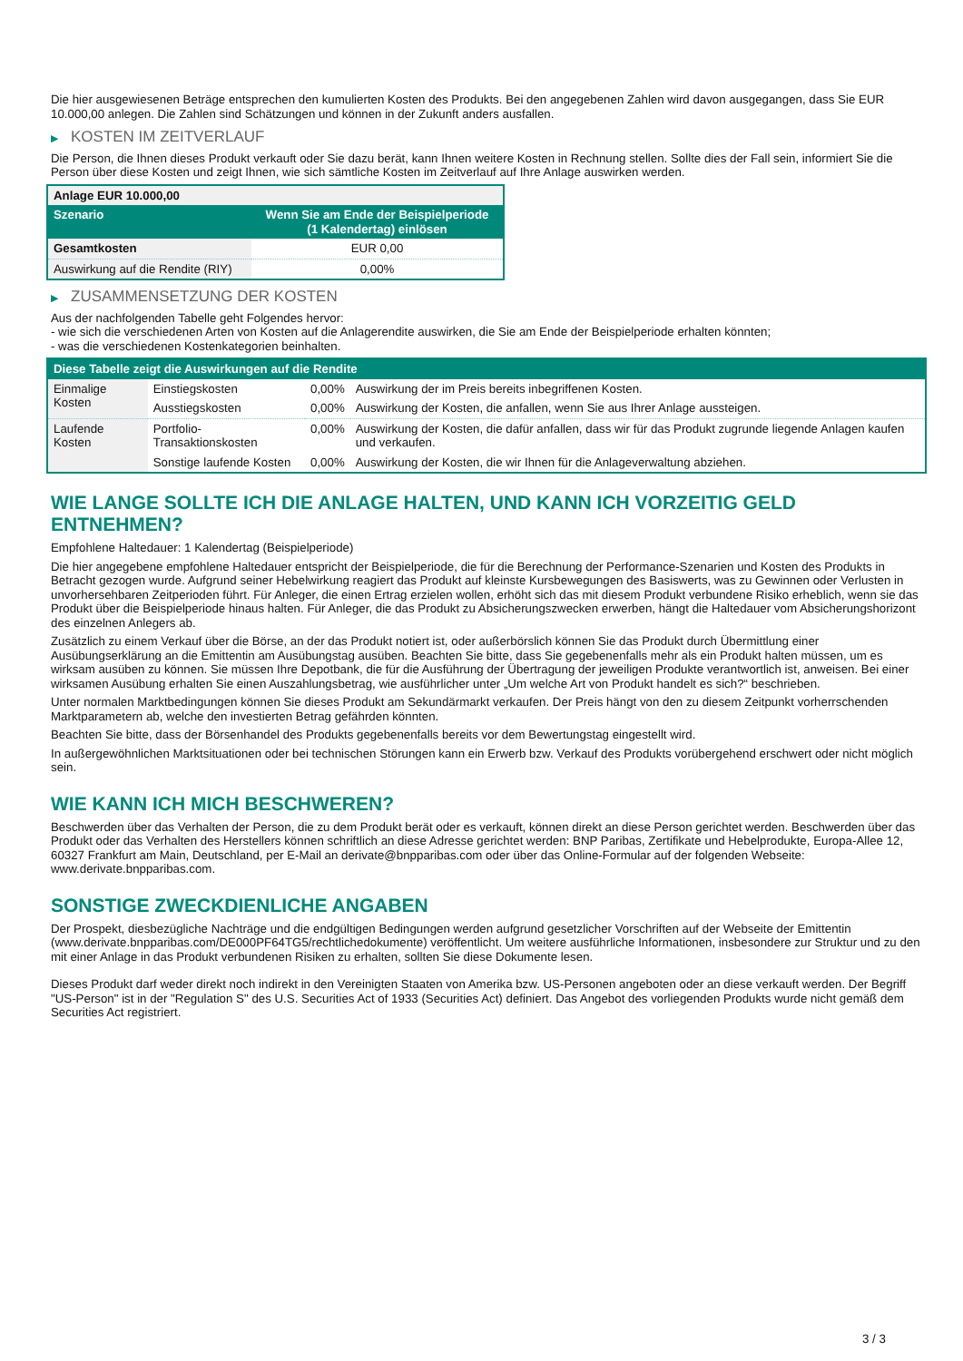Die hier ausgewiesenen Beträge entsprechen den kumulierten Kosten des Produkts. Bei den angegebenen Zahlen wird davon ausgegangen, dass Sie EUR 10.000,00 anlegen. Die Zahlen sind Schätzungen und können in der Zukunft anders ausfallen.
▶ KOSTEN IM ZEITVERLAUF
Die Person, die Ihnen dieses Produkt verkauft oder Sie dazu berät, kann Ihnen weitere Kosten in Rechnung stellen. Sollte dies der Fall sein, informiert Sie die Person über diese Kosten und zeigt Ihnen, wie sich sämtliche Kosten im Zeitverlauf auf Ihre Anlage auswirken werden.
| Anlage EUR 10.000,00 | |
| --- | --- |
| Szenario | Wenn Sie am Ende der Beispielperiode (1 Kalendertag) einlösen |
| Gesamtkosten | EUR 0,00 |
| Auswirkung auf die Rendite (RIY) | 0,00% |
▶ ZUSAMMENSETZUNG DER KOSTEN
Aus der nachfolgenden Tabelle geht Folgendes hervor:
- wie sich die verschiedenen Arten von Kosten auf die Anlagerendite auswirken, die Sie am Ende der Beispielperiode erhalten könnten;
- was die verschiedenen Kostenkategorien beinhalten.
| Diese Tabelle zeigt die Auswirkungen auf die Rendite | | | |
| --- | --- | --- | --- |
| Einmalige Kosten | Einstiegskosten | 0,00% | Auswirkung der im Preis bereits inbegriffenen Kosten. |
| | Ausstiegskosten | 0,00% | Auswirkung der Kosten, die anfallen, wenn Sie aus Ihrer Anlage aussteigen. |
| Laufende Kosten | Portfolio-Transaktionskosten | 0,00% | Auswirkung der Kosten, die dafür anfallen, dass wir für das Produkt zugrunde liegende Anlagen kaufen und verkaufen. |
| | Sonstige laufende Kosten | 0,00% | Auswirkung der Kosten, die wir Ihnen für die Anlageverwaltung abziehen. |
WIE LANGE SOLLTE ICH DIE ANLAGE HALTEN, UND KANN ICH VORZEITIG GELD ENTNEHMEN?
Empfohlene Haltedauer: 1 Kalendertag (Beispielperiode)
Die hier angegebene empfohlene Haltedauer entspricht der Beispielperiode, die für die Berechnung der Performance-Szenarien und Kosten des Produkts in Betracht gezogen wurde. Aufgrund seiner Hebelwirkung reagiert das Produkt auf kleinste Kursbewegungen des Basiswerts, was zu Gewinnen oder Verlusten in unvorhersehbaren Zeitperioden führt. Für Anleger, die einen Ertrag erzielen wollen, erhöht sich das mit diesem Produkt verbundene Risiko erheblich, wenn sie das Produkt über die Beispielperiode hinaus halten. Für Anleger, die das Produkt zu Absicherungszwecken erwerben, hängt die Haltedauer vom Absicherungshorizont des einzelnen Anlegers ab.
Zusätzlich zu einem Verkauf über die Börse, an der das Produkt notiert ist, oder außerbörslich können Sie das Produkt durch Übermittlung einer Ausübungserklärung an die Emittentin am Ausübungstag ausüben. Beachten Sie bitte, dass Sie gegebenenfalls mehr als ein Produkt halten müssen, um es wirksam ausüben zu können. Sie müssen Ihre Depotbank, die für die Ausführung der Übertragung der jeweiligen Produkte verantwortlich ist, anweisen. Bei einer wirksamen Ausübung erhalten Sie einen Auszahlungsbetrag, wie ausführlicher unter „Um welche Art von Produkt handelt es sich?“ beschrieben.
Unter normalen Marktbedingungen können Sie dieses Produkt am Sekundärmarkt verkaufen. Der Preis hängt von den zu diesem Zeitpunkt vorherrschenden Marktparametern ab, welche den investierten Betrag gefährden könnten.
Beachten Sie bitte, dass der Börsenhandel des Produkts gegebenenfalls bereits vor dem Bewertungstag eingestellt wird.
In außergewöhnlichen Marktsituationen oder bei technischen Störungen kann ein Erwerb bzw. Verkauf des Produkts vorübergehend erschwert oder nicht möglich sein.
WIE KANN ICH MICH BESCHWEREN?
Beschwerden über das Verhalten der Person, die zu dem Produkt berät oder es verkauft, können direkt an diese Person gerichtet werden. Beschwerden über das Produkt oder das Verhalten des Herstellers können schriftlich an diese Adresse gerichtet werden: BNP Paribas, Zertifikate und Hebelprodukte, Europa-Allee 12, 60327 Frankfurt am Main, Deutschland, per E-Mail an derivate@bnpparibas.com oder über das Online-Formular auf der folgenden Webseite: www.derivate.bnpparibas.com.
SONSTIGE ZWECKDIENLICHE ANGABEN
Der Prospekt, diesbezügliche Nachträge und die endgültigen Bedingungen werden aufgrund gesetzlicher Vorschriften auf der Webseite der Emittentin (www.derivate.bnpparibas.com/DE000PF64TG5/rechtlichedokumente) veröffentlicht. Um weitere ausführliche Informationen, insbesondere zur Struktur und zu den mit einer Anlage in das Produkt verbundenen Risiken zu erhalten, sollten Sie diese Dokumente lesen.
Dieses Produkt darf weder direkt noch indirekt in den Vereinigten Staaten von Amerika bzw. US-Personen angeboten oder an diese verkauft werden. Der Begriff "US-Person" ist in der "Regulation S" des U.S. Securities Act of 1933 (Securities Act) definiert. Das Angebot des vorliegenden Produkts wurde nicht gemäß dem Securities Act registriert.
3 / 3